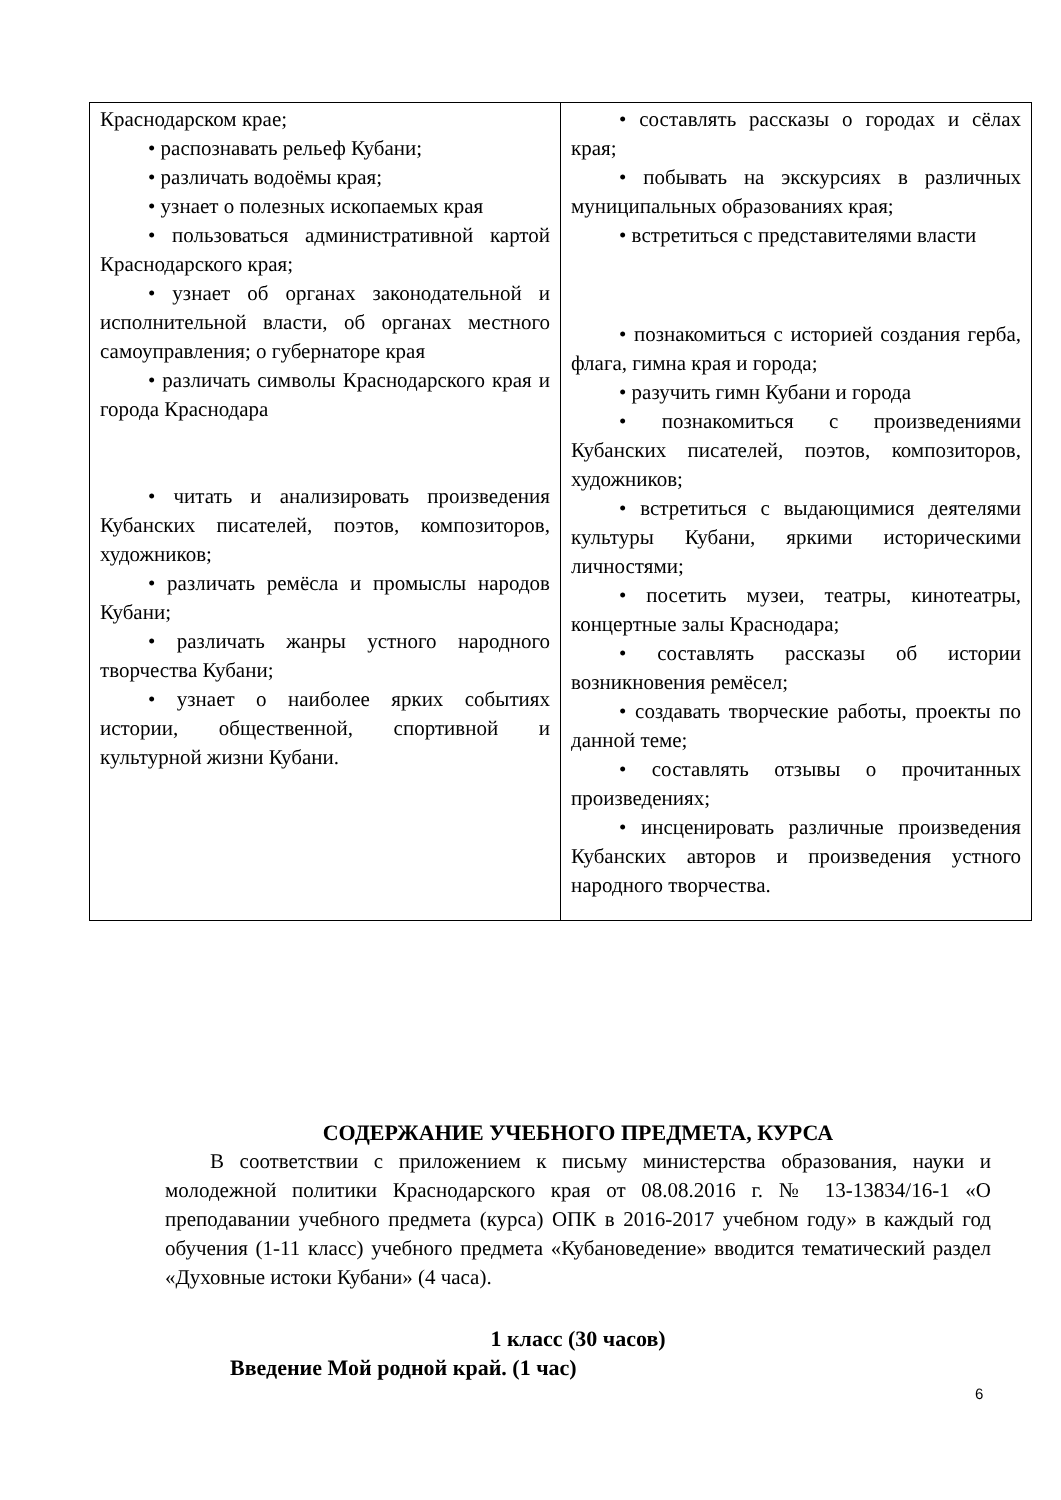| Краснодарском крае; • распознавать рельеф Кубани; • различать водоёмы края; • узнает о полезных ископаемых края • пользоваться административной картой Краснодарского края; • узнает об органах законодательной и исполнительной власти, об органах местного самоуправления; о губернаторе края • различать символы Краснодарского края и города Краснодара • читать и анализировать произведения Кубанских писателей, поэтов, композиторов, художников; • различать ремёсла и промыслы народов Кубани; • различать жанры устного народного творчества Кубани; • узнает о наиболее ярких событиях истории, общественной, спортивной и культурной жизни Кубани. | • составлять рассказы о городах и сёлах края; • побывать на экскурсиях в различных муниципальных образованиях края; • встретиться с представителями власти • познакомиться с историей создания герба, флага, гимна края и города; • разучить гимн Кубани и города • познакомиться с произведениями Кубанских писателей, поэтов, композиторов, художников; • встретиться с выдающимися деятелями культуры Кубани, яркими историческими личностями; • посетить музеи, театры, кинотеатры, концертные залы Краснодара; • составлять рассказы об истории возникновения ремёсел; • создавать творческие работы, проекты по данной теме; • составлять отзывы о прочитанных произведениях; • инсценировать различные произведения Кубанских авторов и произведения устного народного творчества. |
СОДЕРЖАНИЕ УЧЕБНОГО ПРЕДМЕТА, КУРСА
В соответствии с приложением к письму министерства образования, науки и молодежной политики Краснодарского края от 08.08.2016 г. № 13-13834/16-1 «О преподавании учебного предмета (курса) ОПК в 2016-2017 учебном году» в каждый год обучения (1-11 класс) учебного предмета «Кубановедение» вводится тематический раздел «Духовные истоки Кубани» (4 часа).
1 класс (30 часов)
Введение Мой родной край. (1 час)
6